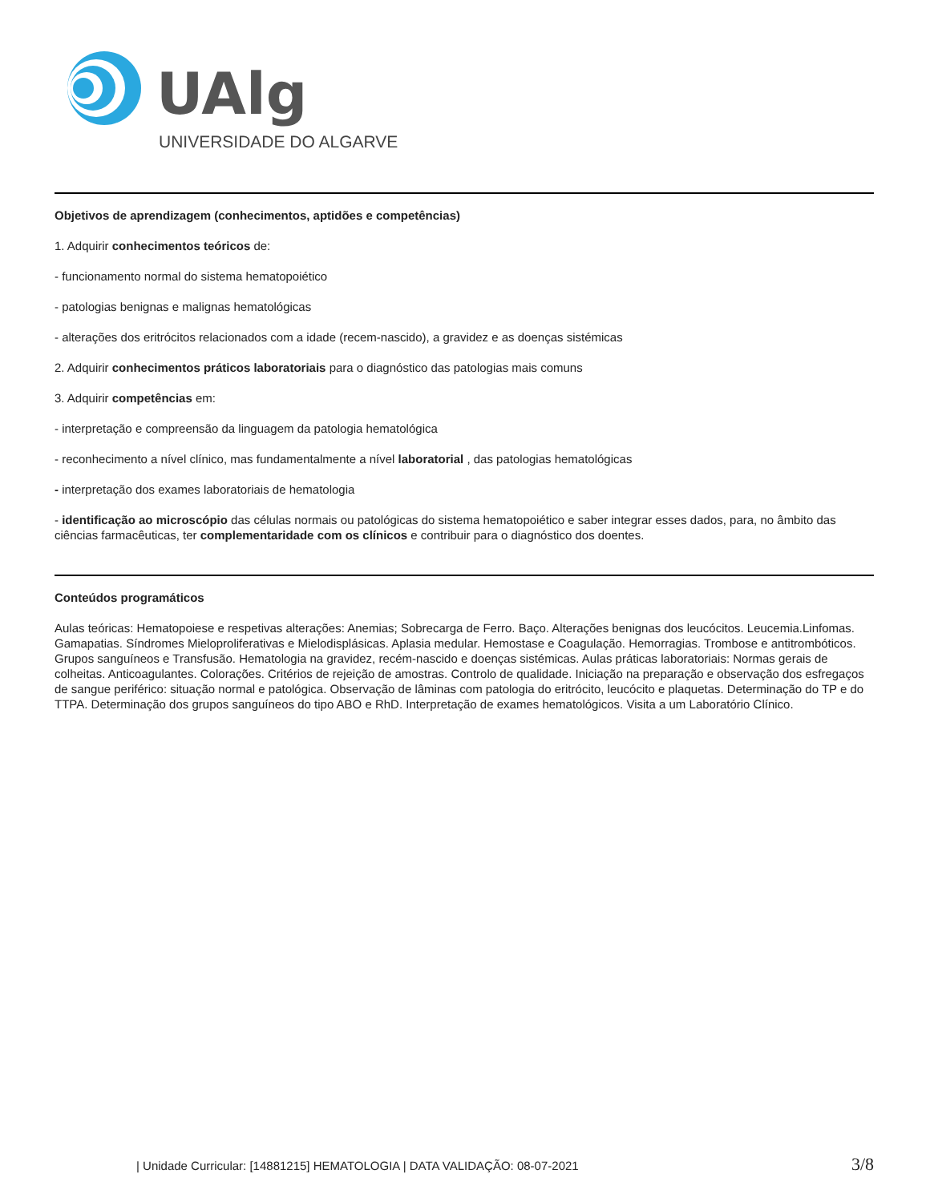UAlg
UNIVERSIDADE DO ALGARVE
Objetivos de aprendizagem (conhecimentos, aptidões e competências)
1. Adquirir conhecimentos teóricos de:
- funcionamento normal do sistema hematopoiético
- patologias benignas e malignas hematológicas
- alterações dos eritrócitos relacionados com a idade (recem-nascido), a gravidez e as doenças sistémicas
2. Adquirir conhecimentos práticos laboratoriais para o diagnóstico das patologias mais comuns
3. Adquirir competências em:
- interpretação e compreensão da linguagem da patologia hematológica
- reconhecimento a nível clínico, mas fundamentalmente a nível laboratorial , das patologias hematológicas
- interpretação dos exames laboratoriais de hematologia
- identificação ao microscópio das células normais ou patológicas do sistema hematopoiético e saber integrar esses dados, para, no âmbito das ciências farmacêuticas, ter complementaridade com os clínicos e contribuir para o diagnóstico dos doentes.
Conteúdos programáticos
Aulas teóricas: Hematopoiese e respetivas alterações: Anemias; Sobrecarga de Ferro. Baço. Alterações benignas dos leucócitos. Leucemia.Linfomas. Gamapatias. Síndromes Mieloproliferativas e Mielodisplásicas. Aplasia medular. Hemostase e Coagulação. Hemorragias. Trombose e antitrombóticos. Grupos sanguíneos e Transfusão. Hematologia na gravidez, recém-nascido e doenças sistémicas. Aulas práticas laboratoriais: Normas gerais de colheitas. Anticoagulantes. Colorações. Critérios de rejeição de amostras. Controlo de qualidade. Iniciação na preparação e observação dos esfregaços de sangue periférico: situação normal e patológica. Observação de lâminas com patologia do eritrócito, leucócito e plaquetas. Determinação do TP e do TTPA. Determinação dos grupos sanguíneos do tipo ABO e RhD. Interpretação de exames hematológicos. Visita a um Laboratório Clínico.
| Unidade Curricular: [14881215] HEMATOLOGIA | DATA VALIDAÇÃO: 08-07-2021 3/8